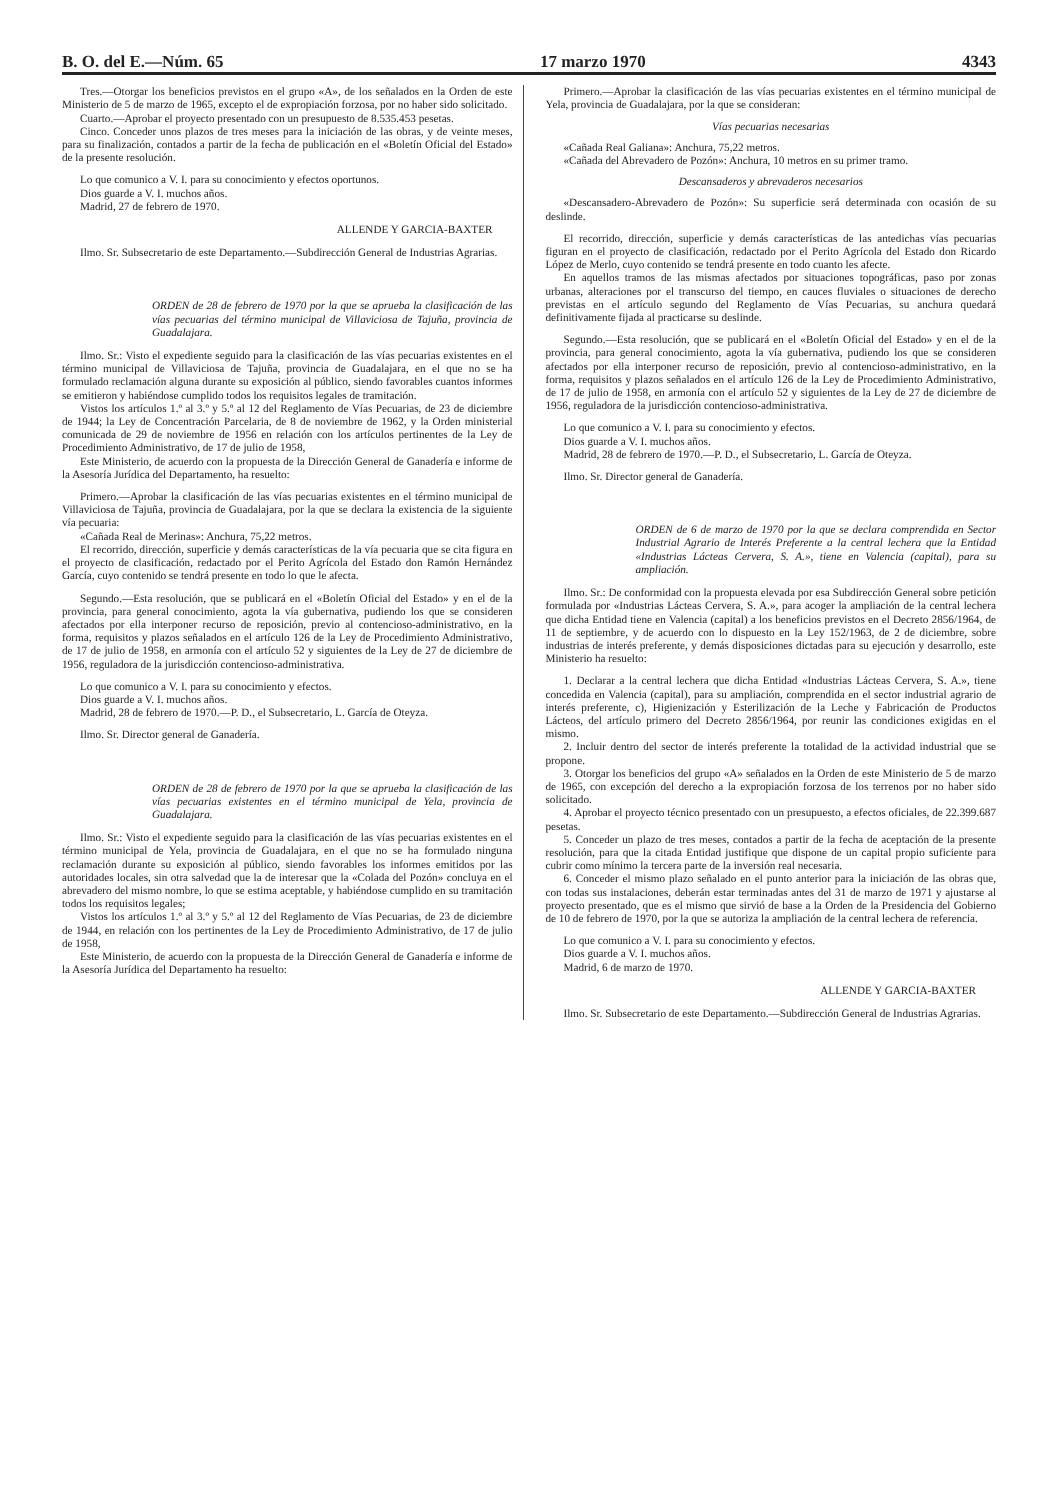B. O. del E.—Núm. 65 17 marzo 1970 4343
Tres.—Otorgar los beneficios previstos en el grupo «A», de los señalados en la Orden de este Ministerio de 5 de marzo de 1965, excepto el de expropiación forzosa, por no haber sido solicitado.
Cuarto.—Aprobar el proyecto presentado con un presupuesto de 8.535.453 pesetas.
Cinco. Conceder unos plazos de tres meses para la iniciación de las obras, y de veinte meses, para su finalización, contados a partir de la fecha de publicación en el «Boletín Oficial del Estado» de la presente resolución.
Lo que comunico a V. I. para su conocimiento y efectos oportunos.
Dios guarde a V. I. muchos años.
Madrid, 27 de febrero de 1970.
ALLENDE Y GARCIA-BAXTER
Ilmo. Sr. Subsecretario de este Departamento.—Subdirección General de Industrias Agrarias.
ORDEN de 28 de febrero de 1970 por la que se aprueba la clasificación de las vías pecuarias del término municipal de Villaviciosa de Tajuña, provincia de Guadalajara.
Ilmo. Sr.: Visto el expediente seguido para la clasificación de las vías pecuarias existentes en el término municipal de Villaviciosa de Tajuña, provincia de Guadalajara, en el que no se ha formulado reclamación alguna durante su exposición al público, siendo favorables cuantos informes se emitieron y habiéndose cumplido todos los requisitos legales de tramitación.
Vistos los artículos 1.º al 3.º y 5.º al 12 del Reglamento de Vías Pecuarias, de 23 de diciembre de 1944; la Ley de Concentración Parcelaria, de 8 de noviembre de 1962, y la Orden ministerial comunicada de 29 de noviembre de 1956 en relación con los artículos pertinentes de la Ley de Procedimiento Administrativo, de 17 de julio de 1958,
Este Ministerio, de acuerdo con la propuesta de la Dirección General de Ganadería e informe de la Asesoría Jurídica del Departamento, ha resuelto:
Primero.—Aprobar la clasificación de las vías pecuarias existentes en el término municipal de Villaviciosa de Tajuña, provincia de Guadalajara, por la que se declara la existencia de la siguiente vía pecuaria:
«Cañada Real de Merinas»: Anchura, 75,22 metros.
El recorrido, dirección, superficie y demás características de la vía pecuaria que se cita figura en el proyecto de clasificación, redactado por el Perito Agrícola del Estado don Ramón Hernández García, cuyo contenido se tendrá presente en todo lo que le afecta.
Segundo.—Esta resolución, que se publicará en el «Boletín Oficial del Estado» y en el de la provincia, para general conocimiento, agota la vía gubernativa, pudiendo los que se consideren afectados por ella interponer recurso de reposición, previo al contencioso-administrativo, en la forma, requisitos y plazos señalados en el artículo 126 de la Ley de Procedimiento Administrativo, de 17 de julio de 1958, en armonía con el artículo 52 y siguientes de la Ley de 27 de diciembre de 1956, reguladora de la jurisdicción contencioso-administrativa.
Lo que comunico a V. I. para su conocimiento y efectos.
Dios guarde a V. I. muchos años.
Madrid, 28 de febrero de 1970.—P. D., el Subsecretario, L. García de Oteyza.
Ilmo. Sr. Director general de Ganadería.
ORDEN de 28 de febrero de 1970 por la que se aprueba la clasificación de las vías pecuarias existentes en el término municipal de Yela, provincia de Guadalajara.
Ilmo. Sr.: Visto el expediente seguido para la clasificación de las vías pecuarias existentes en el término municipal de Yela, provincia de Guadalajara, en el que no se ha formulado ninguna reclamación durante su exposición al público, siendo favorables los informes emitidos por las autoridades locales, sin otra salvedad que la de interesar que la «Colada del Pozón» concluya en el abrevadero del mismo nombre, lo que se estima aceptable, y habiéndose cumplido en su tramitación todos los requisitos legales;
Vistos los artículos 1.º al 3.º y 5.º al 12 del Reglamento de Vías Pecuarias, de 23 de diciembre de 1944, en relación con los pertinentes de la Ley de Procedimiento Administrativo, de 17 de julio de 1958,
Este Ministerio, de acuerdo con la propuesta de la Dirección General de Ganadería e informe de la Asesoría Jurídica del Departamento ha resuelto:
Primero.—Aprobar la clasificación de las vías pecuarias existentes en el término municipal de Yela, provincia de Guadalajara, por la que se consideran:
Vías pecuarias necesarias
«Cañada Real Galiana»: Anchura, 75,22 metros.
«Cañada del Abrevadero de Pozón»: Anchura, 10 metros en su primer tramo.
Descansaderos y abrevaderos necesarios
«Descansadero-Abrevadero de Pozón»: Su superficie será determinada con ocasión de su deslinde.
El recorrido, dirección, superficie y demás características de las antedichas vías pecuarias figuran en el proyecto de clasificación, redactado por el Perito Agrícola del Estado don Ricardo López de Merlo, cuyo contenido se tendrá presente en todo cuanto les afecte.
En aquellos tramos de las mismas afectados por situaciones topográficas, paso por zonas urbanas, alteraciones por el transcurso del tiempo, en cauces fluviales o situaciones de derecho previstas en el artículo segundo del Reglamento de Vías Pecuarias, su anchura quedará definitivamente fijada al practicarse su deslinde.
Segundo.—Esta resolución, que se publicará en el «Boletín Oficial del Estado» y en el de la provincia, para general conocimiento, agota la vía gubernativa, pudiendo los que se consideren afectados por ella interponer recurso de reposición, previo al contencioso-administrativo, en la forma, requisitos y plazos señalados en el artículo 126 de la Ley de Procedimiento Administrativo, de 17 de julio de 1958, en armonía con el artículo 52 y siguientes de la Ley de 27 de diciembre de 1956, reguladora de la jurisdicción contencioso-administrativa.
Lo que comunico a V. I. para su conocimiento y efectos.
Dios guarde a V. I. muchos años.
Madrid, 28 de febrero de 1970.—P. D., el Subsecretario, L. García de Oteyza.
Ilmo. Sr. Director general de Ganadería.
ORDEN de 6 de marzo de 1970 por la que se declara comprendida en Sector Industrial Agrario de Interés Preferente a la central lechera que la Entidad «Industrias Lácteas Cervera, S. A.», tiene en Valencia (capital), para su ampliación.
Ilmo. Sr.: De conformidad con la propuesta elevada por esa Subdirección General sobre petición formulada por «Industrias Lácteas Cervera, S. A.», para acoger la ampliación de la central lechera que dicha Entidad tiene en Valencia (capital) a los beneficios previstos en el Decreto 2856/1964, de 11 de septiembre, y de acuerdo con lo dispuesto en la Ley 152/1963, de 2 de diciembre, sobre industrias de interés preferente, y demás disposiciones dictadas para su ejecución y desarrollo, este Ministerio ha resuelto:
1. Declarar a la central lechera que dicha Entidad «Industrias Lácteas Cervera, S. A.», tiene concedida en Valencia (capital), para su ampliación, comprendida en el sector industrial agrario de interés preferente, c), Higienización y Esterilización de la Leche y Fabricación de Productos Lácteos, del artículo primero del Decreto 2856/1964, por reunir las condiciones exigidas en el mismo.
2. Incluir dentro del sector de interés preferente la totalidad de la actividad industrial que se propone.
3. Otorgar los beneficios del grupo «A» señalados en la Orden de este Ministerio de 5 de marzo de 1965, con excepción del derecho a la expropiación forzosa de los terrenos por no haber sido solicitado.
4. Aprobar el proyecto técnico presentado con un presupuesto, a efectos oficiales, de 22.399.687 pesetas.
5. Conceder un plazo de tres meses, contados a partir de la fecha de aceptación de la presente resolución, para que la citada Entidad justifique que dispone de un capital propio suficiente para cubrir como mínimo la tercera parte de la inversión real necesaria.
6. Conceder el mismo plazo señalado en el punto anterior para la iniciación de las obras que, con todas sus instalaciones, deberán estar terminadas antes del 31 de marzo de 1971 y ajustarse al proyecto presentado, que es el mismo que sirvió de base a la Orden de la Presidencia del Gobierno de 10 de febrero de 1970, por la que se autoriza la ampliación de la central lechera de referencia.
Lo que comunico a V. I. para su conocimiento y efectos.
Dios guarde a V. I. muchos años.
Madrid, 6 de marzo de 1970.
ALLENDE Y GARCIA-BAXTER
Ilmo. Sr. Subsecretario de este Departamento.—Subdirección General de Industrias Agrarias.